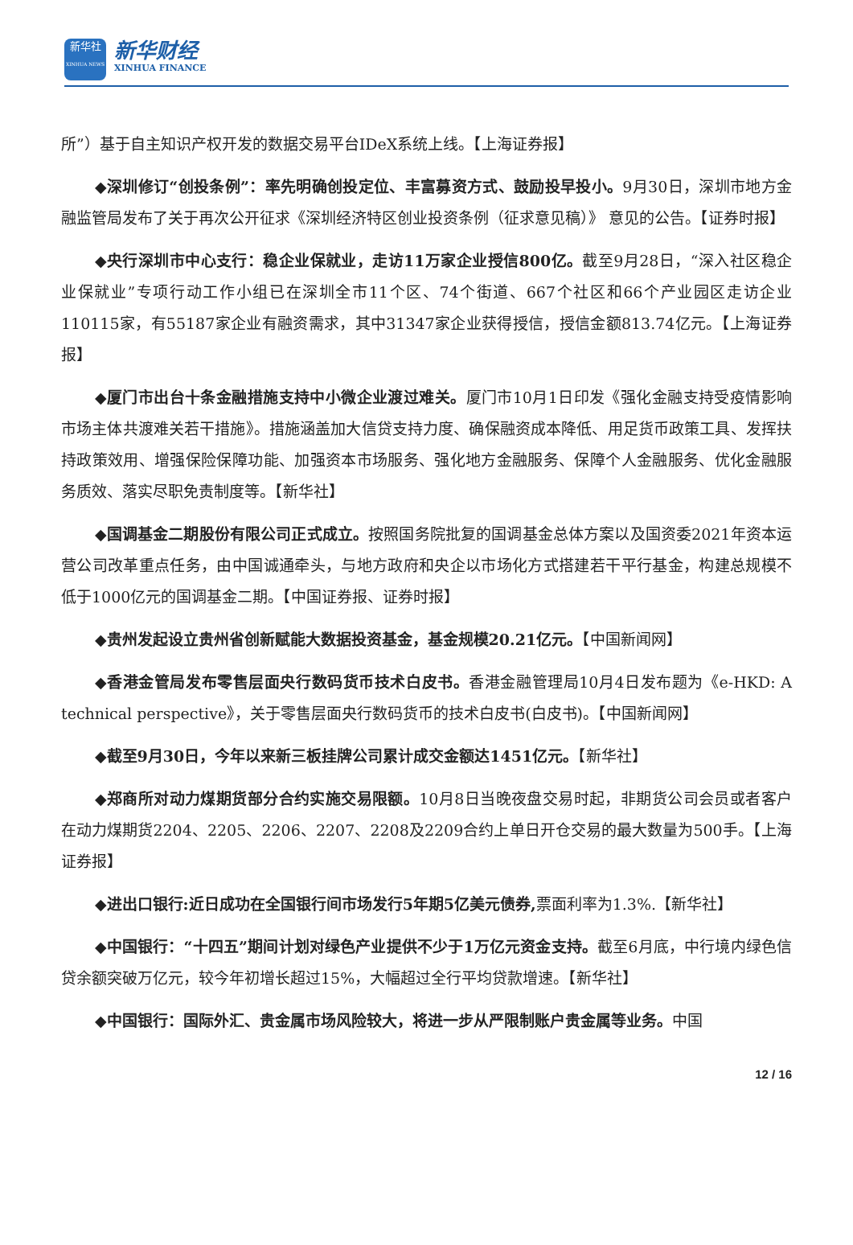新华社
XINHUA NEWS
新华财经
XINHUA FINANCE
所”）基于自主知识产权开发的数据交易平台IDeX系统上线。【上海证券报】
◆深圳修订“创投条例”：率先明确创投定位、丰富募资方式、鼓励投早投小。9月30日，深圳市地方金融监管局发布了关于再次公开征求《深圳经济特区创业投资条例（征求意见稿）》 意见的公告。【证券时报】
◆央行深圳市中心支行：稳企业保就业，走访11万家企业授信800亿。截至9月28日，“深入社区稳企业保就业”专项行动工作小组已在深圳全市11个区、74个街道、667个社区和66个产业园区走访企业110115家，有55187家企业有融资需求，其中31347家企业获得授信，授信金额813.74亿元。【上海证券报】
◆厦门市出台十条金融措施支持中小微企业渡过难关。厦门市10月1日印发《强化金融支持受疫情影响市场主体共渡难关若干措施》。措施涵盖加大信贷支持力度、确保融资成本降低、用足货币政策工具、发挥扶持政策效用、增强保险保障功能、加强资本市场服务、强化地方金融服务、保障个人金融服务、优化金融服务质效、落实尽职免责制度等。【新华社】
◆国调基金二期股份有限公司正式成立。按照国务院批复的国调基金总体方案以及国资委2021年资本运营公司改革重点任务，由中国诚通牵头，与地方政府和央企以市场化方式搭建若干平行基金，构建总规模不低于1000亿元的国调基金二期。【中国证券报、证券时报】
◆贵州发起设立贵州省创新赋能大数据投资基金，基金规模20.21亿元。【中国新闻网】
◆香港金管局发布零售层面央行数码货币技术白皮书。香港金融管理局10月4日发布题为《e-HKD: A technical perspective》，关于零售层面央行数码货币的技术白皮书(白皮书)。【中国新闻网】
◆截至9月30日，今年以来新三板挂牌公司累计成交金额达1451亿元。【新华社】
◆郑商所对动力煤期货部分合约实施交易限额。10月8日当晚夜盘交易时起，非期货公司会员或者客户在动力煤期货2204、2205、2206、2207、2208及2209合约上单日开仓交易的最大数量为500手。【上海证券报】
◆进出口银行:近日成功在全国银行间市场发行5年期5亿美元债券, 票面利率为1.3%.【新华社】
◆中国银行：“十四五”期间计划对绿色产业提供不少于1万亿元资金支持。截至6月底，中行境内绿色信贷余额突破万亿元，较今年初增长超过15%，大幅超过全行平均贷款增速。【新华社】
◆中国银行：国际外汇、贵金属市场风险较大，将进一步从严限制账户贵金属等业务。中国
12 / 16